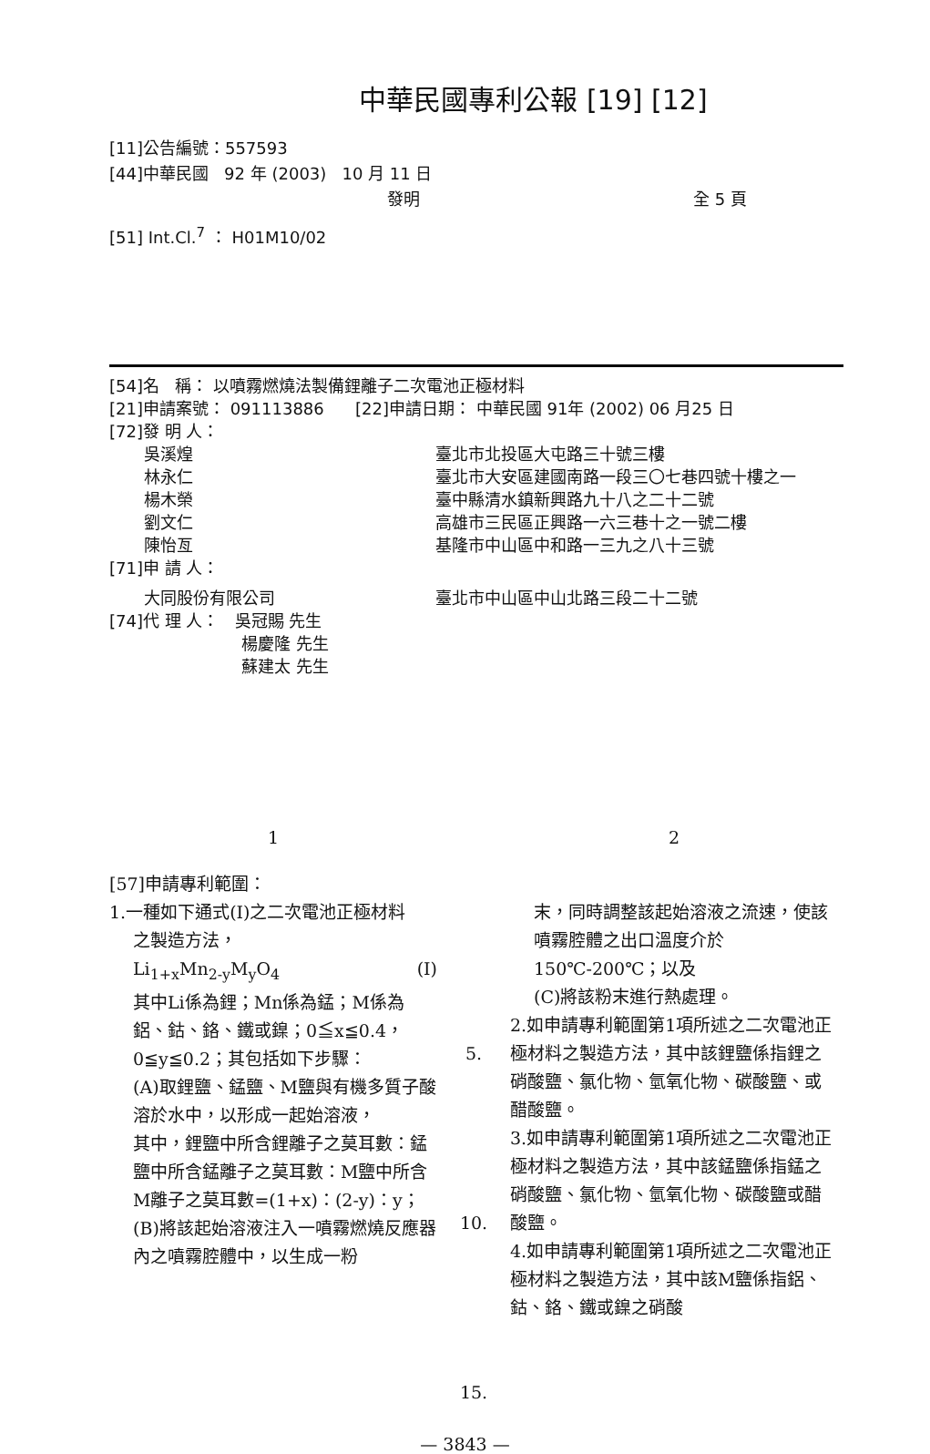中華民國專利公報 [19] [12]
[11]公告編號：557593
[44]中華民國 92 年 (2003) 10 月 11 日
發明 全 5 頁
[51] Int.Cl.<sup>7</sup> ： H01M10/02
[54]名 稱： 以噴霧燃燒法製備鋰離子二次電池正極材料
[21]申請案號： 091113886 [22]申請日期： 中華民國 91年 (2002) 06 月25 日
[72]發 明 人：
吳溪煌 臺北市北投區大屯路三十號三樓
林永仁 臺北市大安區建國南路一段三〇七巷四號十樓之一
楊木榮 臺中縣清水鎮新興路九十八之二十二號
劉文仁 高雄市三民區正興路一六三巷十之一號二樓
陳怡亙 基隆市中山區中和路一三九之八十三號
[71]申 請 人：
大同股份有限公司 臺北市中山區中山北路三段二十二號
[74]代 理 人： 吳冠賜 先生
楊慶隆 先生
蘇建太 先生
1 2
[57]申請專利範圍：
1.一種如下通式(I)之二次電池正極材料
之製造方法，
Li<sub>1+x</sub>Mn<sub>2-y</sub>M<sub>y</sub>O<sub>4</sub> (I)
其中Li係為鋰；Mn係為錳；M係為鋁、鈷、鉻、鐵或鎳；0≦x≦0.4，0≦y≦0.2；其包括如下步驟：
(A)取鋰鹽、錳鹽、M鹽與有機多質子酸溶於水中，以形成一起始溶液，
其中，鋰鹽中所含鋰離子之莫耳數：錳鹽中所含錳離子之莫耳數：M鹽中所含M離子之莫耳數=(1+x)：(2-y)：y；
(B)將該起始溶液注入一噴霧燃燒反應器內之噴霧腔體中，以生成一粉
5.
10.
15.
末，同時調整該起始溶液之流速，使該噴霧腔體之出口溫度介於150℃-200℃；以及
(C)將該粉末進行熱處理。
2.如申請專利範圍第1項所述之二次電池正極材料之製造方法，其中該鋰鹽係指鋰之硝酸鹽、氯化物、氫氧化物、碳酸鹽、或醋酸鹽。
3.如申請專利範圍第1項所述之二次電池正極材料之製造方法，其中該錳鹽係指錳之硝酸鹽、氯化物、氫氧化物、碳酸鹽或醋酸鹽。
4.如申請專利範圍第1項所述之二次電池正極材料之製造方法，其中該M鹽係指鋁、鈷、鉻、鐵或鎳之硝酸
— 3843 —